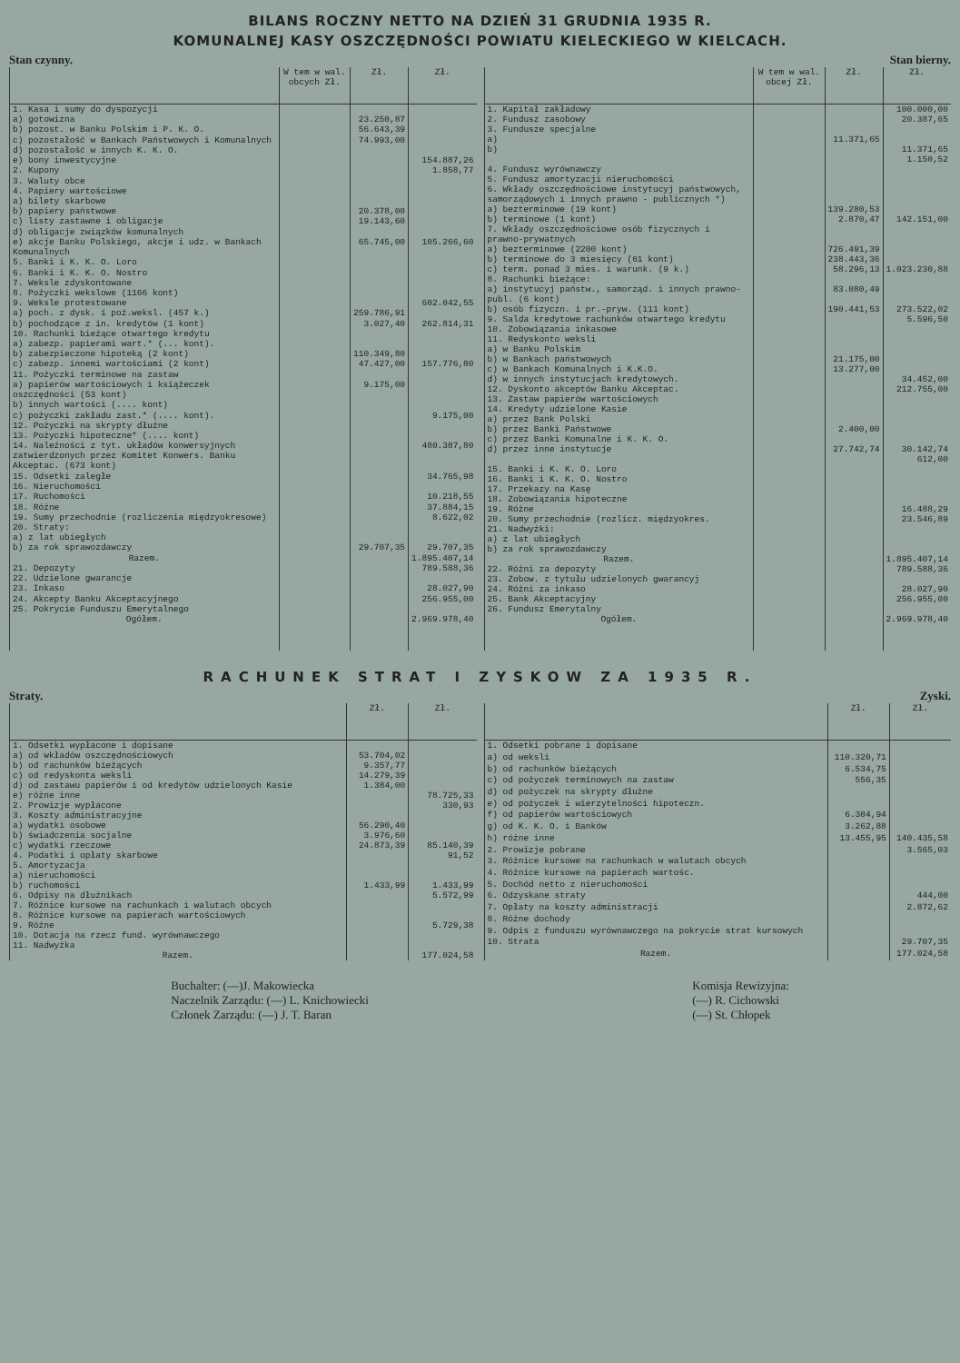BILANS ROCZNY NETTO NA DZIEŃ 31 GRUDNIA 1935 R.
KOMUNALNEJ KASY OSZCZĘDNOŚCI POWIATU KIELECKIEGO W KIELCACH.
Stan czynny. Stan bierny.
| | W tem w wal. obcych Zł. | Zł. | Zł. |
| --- | --- | --- | --- |
| 1. Kasa i sumy do dyspozycji | | | |
| a) gotowizna | | 23.250,87 | |
| b) pozost. w Banku Polskim i P. K. O. | | 56.643,39 | |
| c) pozostałość w Bankach Państwowych i Komunalnych | | 74.993,00 | |
| d) pozostałość w innych K. K. O. | | | |
| e) bony inwestycyjne | | | 154.887,26 |
| 2. Kupony | | | 1.858,77 |
| 3. Waluty obce | | | |
| 4. Papiery wartościowe | | | |
| a) bilety skarbowe | | | |
| b) papiery państwowe | | 20.378,00 | |
| c) listy zastawne i obligacje | | 19.143,60 | |
| d) obligacje związków komunalnych | | | |
| e) akcje Banku Polskiego, akcje i udz. w Bankach Komunalnych | | 65.745,00 | 105.266,60 |
| 5. Banki i K. K. O. Loro | | | |
| 6. Banki i K. K. O. Nostro | | | |
| 7. Weksle zdyskontowane | | | |
| 8. Pożyczki wekslowe (1166 kont) | | | |
| 9. Weksle protestowane | | | 602.042,55 |
| a) poch. z dysk. i poż.weksl. (457 k.) | | 259.786,91 | |
| b) pochodzące z in. kredytów (1 kont) | | 3.027,40 | 262.814,31 |
| 10. Rachunki bieżące otwartego kredytu | | | |
| a) zabezp. papierami wart.* (... kont). | | | |
| b) zabezpieczone hipoteką (2 kont) | | 110.349,80 | |
| c) zabezp. innemi wartościami (2 kont) | | 47.427,00 | 157.776,80 |
| 11. Pożyczki terminowe na zastaw | | | |
| a) papierów wartościowych i książeczek oszczędności (53 kont) | | 9.175,00 | |
| b) innych wartości (.... kont) | | | |
| c) pożyczki zakładu zast.* (.... kont). | | | 9.175,00 |
| 12. Pożyczki na skrypty dłużne | | | |
| 13. Pożyczki hipoteczne* (.... kont) | | | |
| 14. Należności z tyt. układów konwersyjnych zatwierdzonych przez Komitet Konwers. Banku Akceptac. (673 kont) | | | 480.387,80 |
| 15. Odsetki zaległe | | | 34.765,98 |
| 16. Nieruchomości | | | |
| 17. Ruchomości | | | 10.218,55 |
| 18. Różne | | | 37.884,15 |
| 19. Sumy przechodnie (rozliczenia międzyokresowe) | | | 8.622,02 |
| 20. Straty: | | | |
| a) z lat ubiegłych | | | |
| b) za rok sprawozdawczy | | 29.707,35 | 29.707,35 |
| Razem. | | | 1.895.407,14 |
| 21. Depozyty | | | 789.588,36 |
| 22. Udzielone gwarancje | | | |
| 23. Inkaso | | | 28.027,90 |
| 24. Akcepty Banku Akceptacyjnego | | | 256.955,00 |
| 25. Pokrycie Funduszu Emerytalnego | | | |
| Ogółem. | | | 2.969.978,40 |
| | W tem w wal. obcej Zł. | Zł. | Zł. |
| --- | --- | --- | --- |
| 1. Kapitał zakładowy | | | 100.000,00 |
| 2. Fundusz zasobowy | | | 20.387,65 |
| 3. Fundusze specjalne | | | |
| a) | | 11.371,65 | |
| b) | | | 11.371,65 |
| | | | 1.150,52 |
| 4. Fundusz wyrównawczy | | | |
| 5. Fundusz amortyzacji nieruchomości | | | |
| 6. Wkłady oszczędnościowe instytucyj państwowych, samorządowych i innych prawno - publicznych *) | | | |
| a) bezterminowe (19 kont) | | 139.280,53 | |
| b) terminowe (1 kont) | | 2.870,47 | 142.151,00 |
| 7. Wkłady oszczędnościowe osób fizycznych i prawno-prywatnych | | | |
| a) bezterminowe (2200 kont) | | 726.491,39 | |
| b) terminowe do 3 miesięcy (61 kont) | | 238.443,36 | |
| c) term. ponad 3 mies. i warunk. (9 k.) | | 58.296,13 | 1.023.230,88 |
| 8. Rachunki bieżące: | | | |
| a) instytucyj państw., samorząd. i innych prawno-publ. (6 kont) | | 83.080,49 | |
| b) osób fizyczn. i pr.-pryw. (111 kont) | | 190.441,53 | 273.522,02 |
| 9. Salda kredytowe rachunków otwartego kredytu | | | 5.596,50 |
| 10. Zobowiązania inkasowe | | | |
| 11. Redyskonto weksli | | | |
| a) w Banku Polskim | | | |
| b) w Bankach państwowych | | 21.175,00 | |
| c) w Bankach Komunalnych i K.K.O. | | 13.277,00 | |
| d) w innych instytucjach kredytowych. | | | 34.452,00 |
| 12. Dyskonto akceptów Banku Akceptac. | | | 212.755,00 |
| 13. Zastaw papierów wartościowych | | | |
| 14. Kredyty udzielone Kasie | | | |
| a) przez Bank Polski | | | |
| b) przez Banki Państwowe | | 2.400,00 | |
| c) przez Banki Komunalne i K. K. O. | | | |
| d) przez inne instytucje | | 27.742,74 | 30.142,74 |
| | | | 612,00 |
| 15. Banki i K. K. O. Loro | | | |
| 16. Banki i K. K. O. Nostro | | | |
| 17. Przekazy na Kasę | | | |
| 18. Zobowiązania hipoteczne | | | |
| 19. Różne | | | 16.488,29 |
| 20. Sumy przechodnie (rozlicz. międzyokres. | | | 23.546,89 |
| 21. Nadwyżki: | | | |
| a) z lat ubiegłych | | | |
| b) za rok sprawozdawczy | | | |
| Razem. | | | 1.895.407,14 |
| 22. Różni za depozyty | | | 789.588,36 |
| 23. Zobow. z tytułu udzielonych gwarancyj | | | |
| 24. Różni za inkaso | | | 28.027,90 |
| 25. Bank Akceptacyjny | | | 256.955,00 |
| 26. Fundusz Emerytalny | | | |
| Ogółem. | | | 2.969.978,40 |
RACHUNEK STRAT I ZYSKOW ZA 1935 R.
Straty. Zyski.
| | Zł. | Zł. |
| --- | --- | --- |
| 1. Odsetki wypłacone i dopisane | | |
| a) od wkładów oszczędnościowych | 53.704,02 | |
| b) od rachunków bieżących | 9.357,77 | |
| c) od redyskonta weksli | 14.279,39 | |
| d) od zastawu papierów i od kredytów udzielonych Kasie | 1.384,00 | |
| e) różne inne | | 78.725,33 |
| 2. Prowizje wypłacone | | 330,93 |
| 3. Koszty administracyjne | | |
| a) wydatki osobowe | 56.290,40 | |
| b) świadczenia socjalne | 3.976,60 | |
| c) wydatki rzeczowe | 24.873,39 | 85.140,39 |
| 4. Podatki i opłaty skarbowe | | 91,52 |
| 5. Amortyzacja | | |
| a) nieruchomości | | |
| b) ruchomości | 1.433,99 | 1.433,99 |
| 6. Odpisy na dłużnikach | | 5.572,99 |
| 7. Różnice kursowe na rachunkach i walutach obcych | | |
| 8. Różnice kursowe na papierach wartościowych | | |
| 9. Różne | | 5.729,38 |
| 10. Dotacja na rzecz fund. wyrównawczego | | |
| 11. Nadwyżka | | |
| Razem. | | 177.024,58 |
| | Zł. | Zł. |
| --- | --- | --- |
| 1. Odsetki pobrane i dopisane | | |
| a) od weksli | 110.320,71 | |
| b) od rachunków bieżących | 6.534,75 | |
| c) od pożyczek terminowych na zastaw | 556,35 | |
| d) od pożyczek na skrypty dłużne | | |
| e) od pożyczek i wierzytelności hipoteczn. | | |
| f) od papierów wartościowych | 6.304,94 | |
| g) od K. K. O. i Banków | 3.262,88 | |
| h) różne inne | 13.455,95 | 140.435,58 |
| 2. Prowizje pobrane | | 3.565,03 |
| 3. Różnice kursowe na rachunkach w walutach obcych | | |
| 4. Różnice kursowe na papierach wartośc. | | |
| 5. Dochód netto z nieruchomości | | |
| 6. Odzyskane straty | | 444,00 |
| 7. Opłaty na koszty administracji | | 2.872,62 |
| 8. Różne dochody | | |
| 9. Odpis z funduszu wyrównawczego na pokrycie strat kursowych | | |
| 10. Strata | | 29.707,35 |
| Razem. | | 177.024,58 |
Buchalter: (—)J. Makowiecka
Naczelnik Zarządu: (—) L. Knichowiecki
Członek Zarządu: (—) J. T. Baran
Komisja Rewizyjna:
(—) R. Cichowski
(—) St. Chłopek